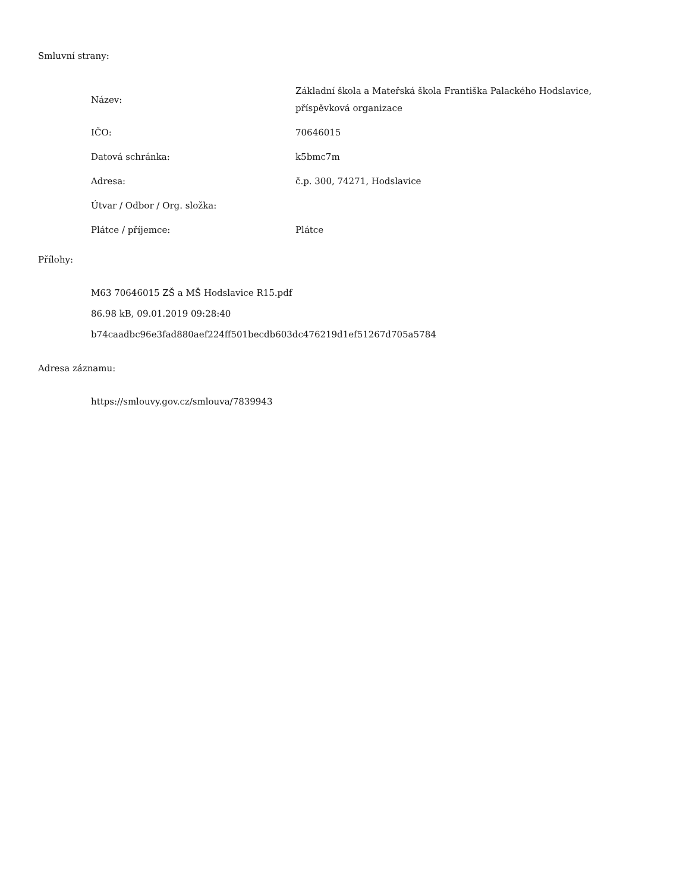Smluvní strany:
| Název: | Základní škola a Mateřská škola Františka Palackého Hodslavice, příspěvková organizace |
| IČO: | 70646015 |
| Datová schránka: | k5bmc7m |
| Adresa: | č.p. 300, 74271, Hodslavice |
| Útvar / Odbor / Org. složka: | |
| Plátce / příjemce: | Plátce |
Přílohy:
M63 70646015 ZŠ a MŠ Hodslavice R15.pdf
86.98 kB, 09.01.2019 09:28:40
b74caadbc96e3fad880aef224ff501becdb603dc476219d1ef51267d705a5784
Adresa záznamu:
https://smlouvy.gov.cz/smlouva/7839943